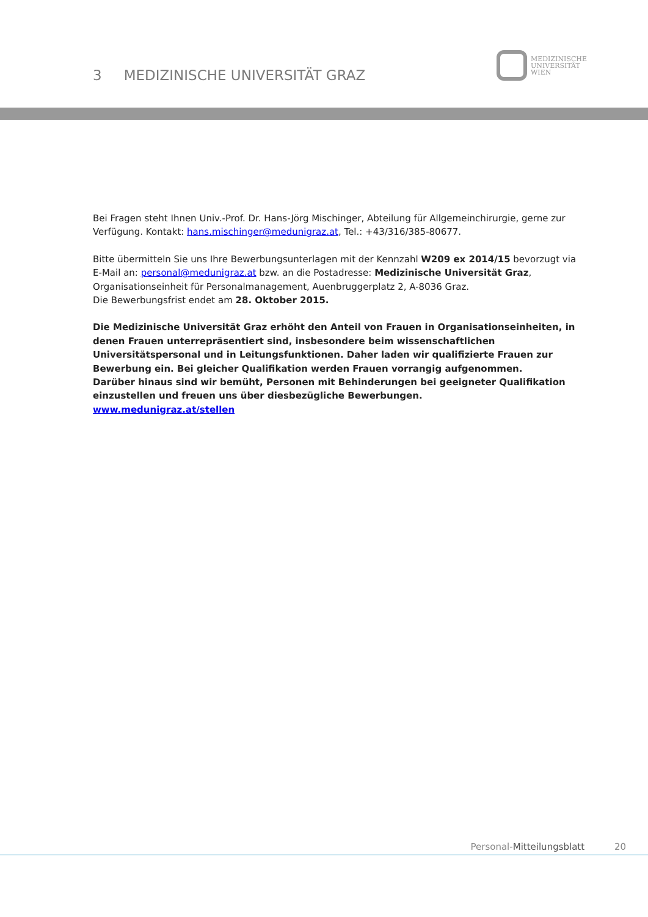3 MEDIZINISCHE UNIVERSITÄT GRAZ
MEDIZINISCHE
UNIVERSITÄT
WIEN
Bei Fragen steht Ihnen Univ.-Prof. Dr. Hans-Jörg Mischinger, Abteilung für Allgemeinchirurgie, gerne zur Verfügung. Kontakt: hans.mischinger@medunigraz.at, Tel.: +43/316/385-80677.
Bitte übermitteln Sie uns Ihre Bewerbungsunterlagen mit der Kennzahl W209 ex 2014/15 bevorzugt via E-Mail an: personal@medunigraz.at bzw. an die Postadresse: Medizinische Universität Graz, Organisationseinheit für Personalmanagement, Auenbruggerplatz 2, A-8036 Graz.
Die Bewerbungsfrist endet am 28. Oktober 2015.
Die Medizinische Universität Graz erhöht den Anteil von Frauen in Organisationseinheiten, in denen Frauen unterrepräsentiert sind, insbesondere beim wissenschaftlichen Universitätspersonal und in Leitungsfunktionen. Daher laden wir qualifizierte Frauen zur Bewerbung ein. Bei gleicher Qualifikation werden Frauen vorrangig aufgenommen.
Darüber hinaus sind wir bemüht, Personen mit Behinderungen bei geeigneter Qualifikation einzustellen und freuen uns über diesbezügliche Bewerbungen.
www.medunigraz.at/stellen
Personal-Mitteilungsblatt 20